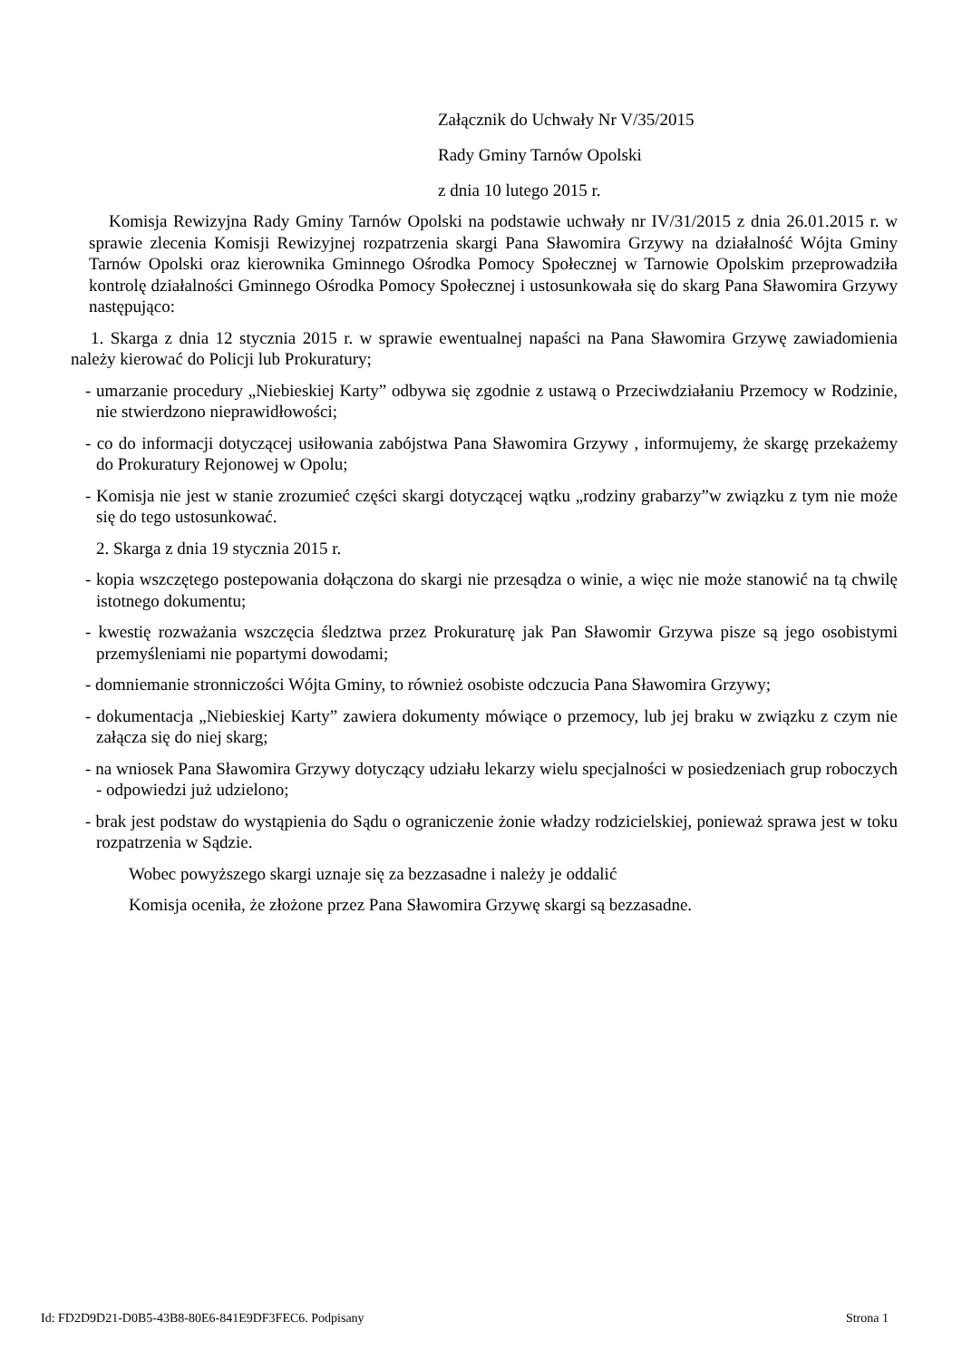Załącznik do Uchwały Nr V/35/2015
Rady Gminy Tarnów Opolski
z dnia 10 lutego 2015 r.
Komisja Rewizyjna Rady Gminy Tarnów Opolski na podstawie uchwały nr IV/31/2015 z dnia 26.01.2015 r. w sprawie zlecenia Komisji Rewizyjnej rozpatrzenia skargi Pana Sławomira Grzywy na działalność Wójta Gminy Tarnów Opolski oraz kierownika Gminnego Ośrodka Pomocy Społecznej w Tarnowie Opolskim przeprowadziła kontrolę działalności Gminnego Ośrodka Pomocy Społecznej i ustosunkowała się do skarg Pana Sławomira Grzywy następująco:
1. Skarga z dnia 12 stycznia 2015 r. w sprawie ewentualnej napaści na Pana Sławomira Grzywę zawiadomienia należy kierować do Policji lub Prokuratury;
- umarzanie procedury „Niebieskiej Karty” odbywa się zgodnie z ustawą o Przeciwdziałaniu Przemocy w Rodzinie, nie stwierdzono nieprawidłowości;
- co do informacji dotyczącej usiłowania zabójstwa Pana Sławomira Grzywy , informujemy, że skargę przekażemy do Prokuratury Rejonowej w Opolu;
- Komisja nie jest w stanie zrozumieć części skargi dotyczącej wątku „rodziny grabarzy”w związku z tym nie może się do tego ustosunkować.
2. Skarga z dnia 19 stycznia 2015 r.
- kopia wszczętego postepowania dołączona do skargi nie przesądza o winie, a więc nie może stanowić na tą chwilę istotnego dokumentu;
- kwestię rozważania wszczęcia śledztwa przez Prokuraturę jak Pan Sławomir Grzywa pisze są jego osobistymi przemyśleniami nie popartymi dowodami;
- domniemanie stronniczości Wójta Gminy, to również osobiste odczucia Pana Sławomira Grzywy;
- dokumentacja „Niebieskiej Karty” zawiera dokumenty mówiące o przemocy, lub jej braku w związku z czym nie załącza się do niej skarg;
- na wniosek Pana Sławomira Grzywy dotyczący udziału lekarzy wielu specjalności w posiedzeniach grup roboczych - odpowiedzi już udzielono;
- brak jest podstaw do wystąpienia do Sądu o ograniczenie żonie władzy rodzicielskiej, ponieważ sprawa jest w toku rozpatrzenia w Sądzie.
Wobec powyższego skargi uznaje się za bezzasadne i należy je oddalić
Komisja oceniła, że złożone przez Pana Sławomira Grzywę skargi są bezzasadne.
Id: FD2D9D21-D0B5-43B8-80E6-841E9DF3FEC6. Podpisany Strona 1